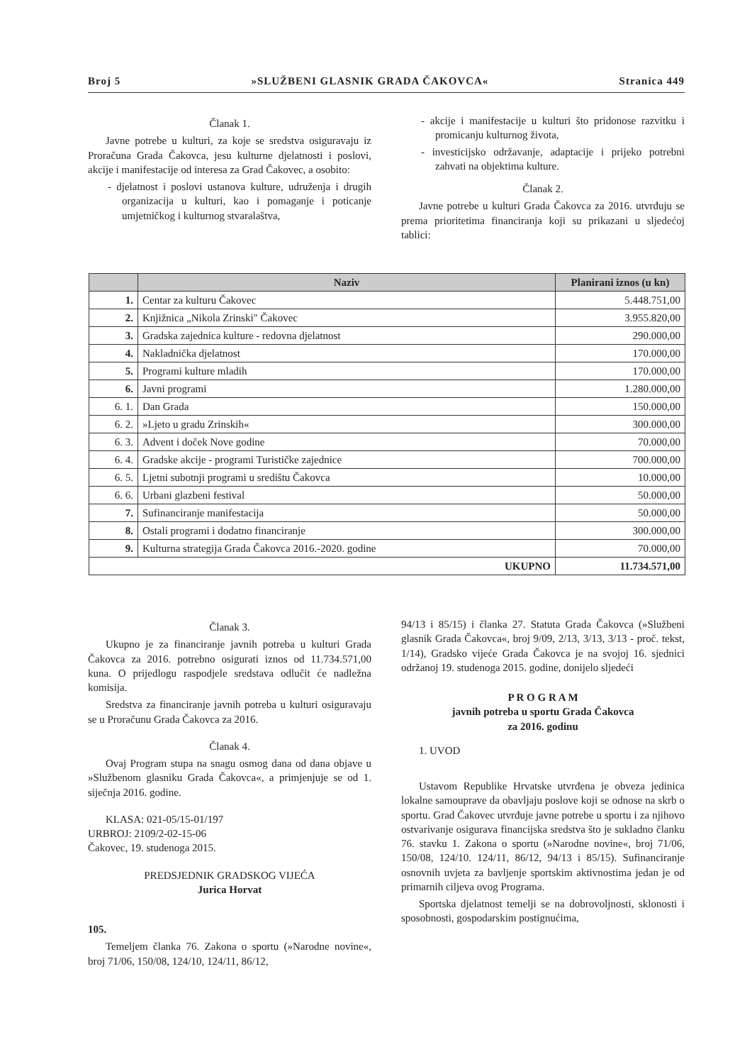Broj 5 »SLUŽBENI GLASNIK GRADA ČAKOVCA« Stranica 449
Članak 1.
Javne potrebe u kulturi, za koje se sredstva osiguravaju iz Proračuna Grada Čakovca, jesu kulturne djelatnosti i poslovi, akcije i manifestacije od interesa za Grad Čakovec, a osobito:
- djelatnost i poslovi ustanova kulture, udruženja i drugih organizacija u kulturi, kao i pomaganje i poticanje umjetničkog i kulturnog stvaralaštva,
- akcije i manifestacije u kulturi što pridonose razvitku i promicanju kulturnog života,
- investicijsko održavanje, adaptacije i prijeko potrebni zahvati na objektima kulture.
Članak 2.
Javne potrebe u kulturi Grada Čakovca za 2016. utvrđuju se prema prioritetima financiranja koji su prikazani u sljedećoj tablici:
| | Naziv | Planirani iznos (u kn) |
| --- | --- | --- |
| 1. | Centar za kulturu Čakovec | 5.448.751,00 |
| 2. | Knjižnica „Nikola Zrinski" Čakovec | 3.955.820,00 |
| 3. | Gradska zajednica kulture - redovna djelatnost | 290.000,00 |
| 4. | Nakladnička djelatnost | 170.000,00 |
| 5. | Programi kulture mladih | 170.000,00 |
| 6. | Javni programi | 1.280.000,00 |
| 6. 1. | Dan Grada | 150.000,00 |
| 6. 2. | »Ljeto u gradu Zrinskih« | 300.000,00 |
| 6. 3. | Advent i doček Nove godine | 70.000,00 |
| 6. 4. | Gradske akcije - programi Turističke zajednice | 700.000,00 |
| 6. 5. | Ljetni subotnji programi u središtu Čakovca | 10.000,00 |
| 6. 6. | Urbani glazbeni festival | 50.000,00 |
| 7. | Sufinanciranje manifestacija | 50.000,00 |
| 8. | Ostali programi i dodatno financiranje | 300.000,00 |
| 9. | Kulturna strategija Grada Čakovca 2016.-2020. godine | 70.000,00 |
| UKUPNO | | 11.734.571,00 |
Članak 3.
Ukupno je za financiranje javnih potreba u kulturi Grada Čakovca za 2016. potrebno osigurati iznos od 11.734.571,00 kuna. O prijedlogu raspodjele sredstava odlučit će nadležna komisija.
Sredstva za financiranje javnih potreba u kulturi osiguravaju se u Proračunu Grada Čakovca za 2016.
Članak 4.
Ovaj Program stupa na snagu osmog dana od dana objave u »Službenom glasniku Grada Čakovca«, a primjenjuje se od 1. siječnja 2016. godine.
KLASA: 021-05/15-01/197
URBROJ: 2109/2-02-15-06
Čakovec, 19. studenoga 2015.
PREDSJEDNIK GRADSKOG VIJEĆA
Jurica Horvat
105.
Temeljem članka 76. Zakona o sportu (»Narodne novine«, broj 71/06, 150/08, 124/10, 124/11, 86/12,
94/13 i 85/15) i članka 27. Statuta Grada Čakovca (»Službeni glasnik Grada Čakovca«, broj 9/09, 2/13, 3/13, 3/13 - proč. tekst, 1/14), Gradsko vijeće Grada Čakovca je na svojoj 16. sjednici održanoj 19. studenoga 2015. godine, donijelo sljedeći
P R O G R A M
javnih potreba u sportu Grada Čakovca
za 2016. godinu
1. UVOD
Ustavom Republike Hrvatske utvrđena je obveza jedinica lokalne samouprave da obavljaju poslove koji se odnose na skrb o sportu. Grad Čakovec utvrđuje javne potrebe u sportu i za njihovo ostvarivanje osigurava financijska sredstva što je sukladno članku 76. stavku 1. Zakona o sportu (»Narodne novine«, broj 71/06, 150/08, 124/10. 124/11, 86/12, 94/13 i 85/15). Sufinanciranje osnovnih uvjeta za bavljenje sportskim aktivnostima jedan je od primarnih ciljeva ovog Programa.
Sportska djelatnost temelji se na dobrovoljnosti, sklonosti i sposobnosti, gospodarskim postignućima,